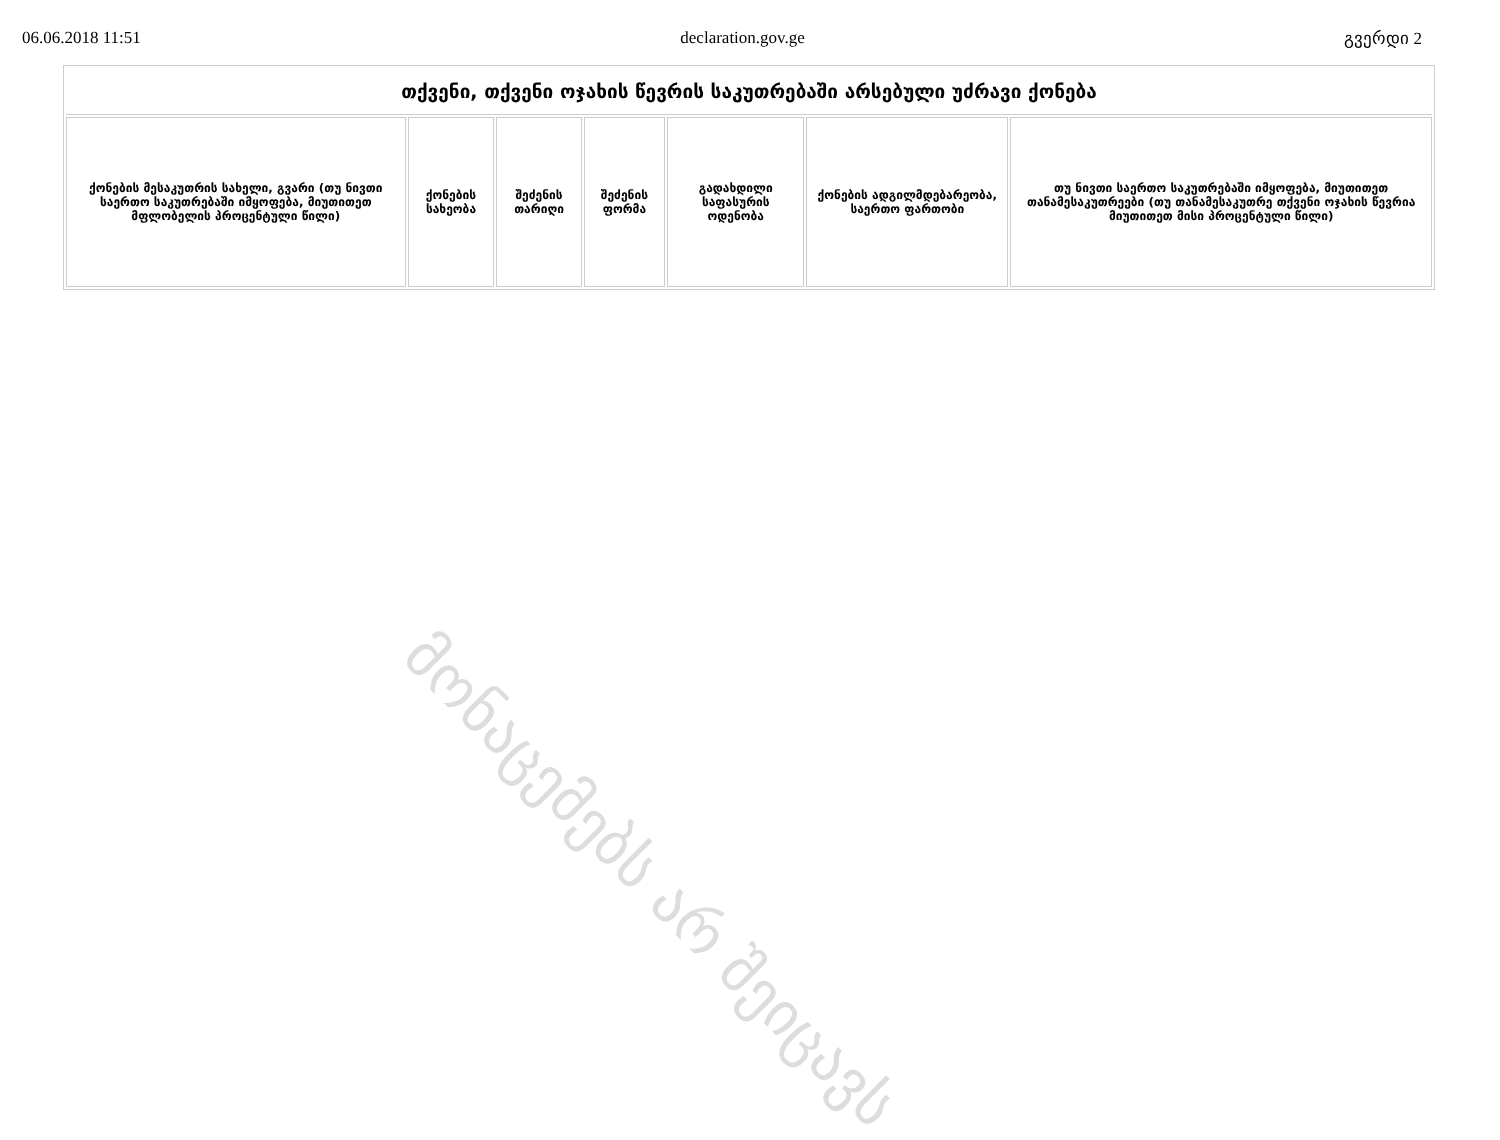06.06.2018 11:51 declaration.gov.ge გვერდი 2
| თქვენი, თქვენი ოჯახის წევრის საკუთრებაში არსებული უძრავი ქონება | | | | | | |
| --- | --- | --- | --- | --- | --- | --- |
| ქონების მესაკუთრის სახელი, გვარი (თუ ნივთი საერთო საკუთრებაში იმყოფება, მიუთითეთ მფლობელის პროცენტული წილი) | ქონების სახეობა | შეძენის თარიღი | შეძენის ფორმა | გადახდილი საფასურის ოდენობა | ქონების ადგილმდებარეობა, საერთო ფართობი | თუ ნივთი საერთო საკუთრებაში იმყოფება, მიუთითეთ თანამესაკუთრეები (თუ თანამესაკუთრე თქვენი ოჯახის წევრია მიუთითეთ მისი პროცენტული წილი) |
მონაცემებს არ შეიცავს